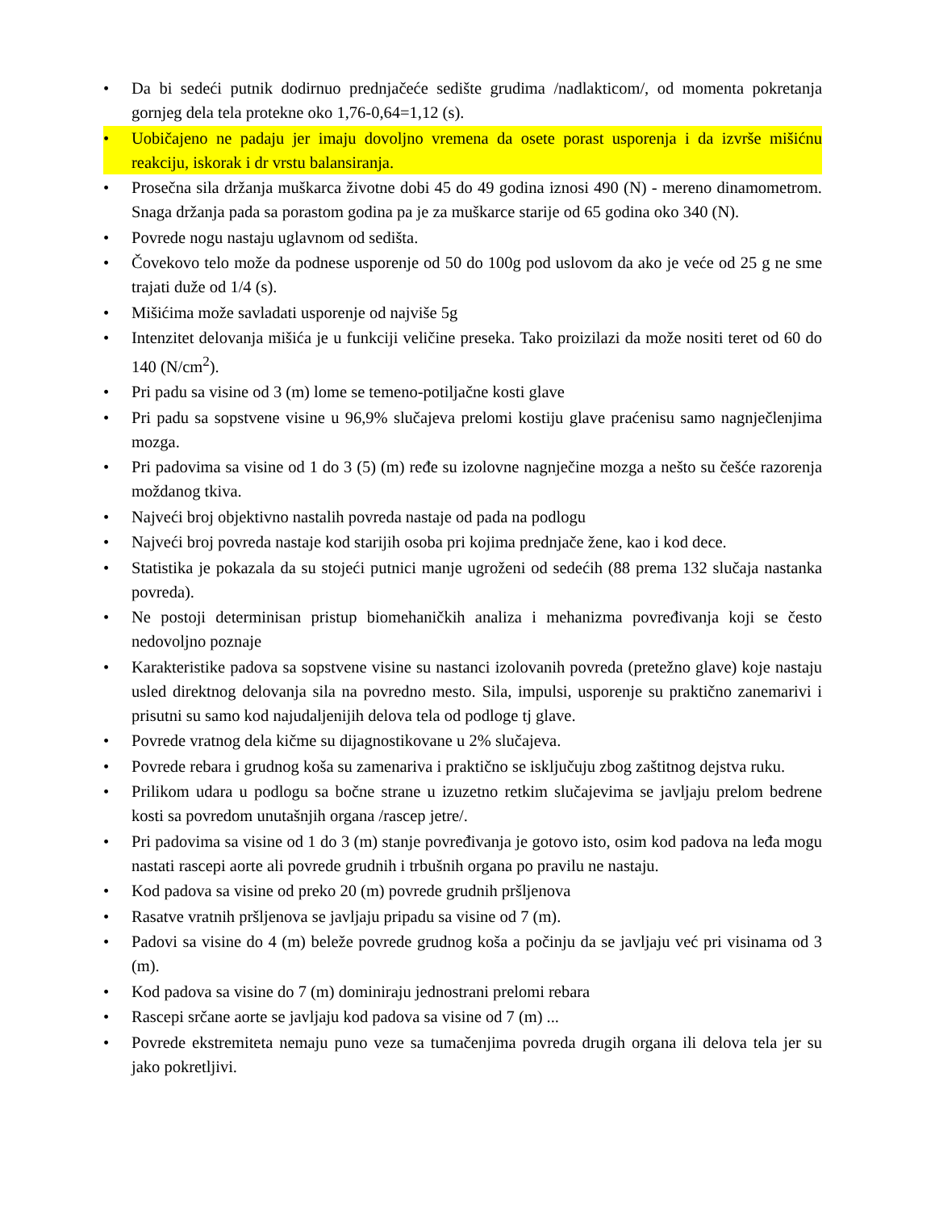• Da bi sedeći putnik dodirnuo prednjačeće sedište grudima /nadlakticom/, od momenta pokretanja gornjeg dela tela protekne oko 1,76-0,64=1,12 (s).
• Uobičajeno ne padaju jer imaju dovoljno vremena da osete porast usporenja i da izvrše mišićnu reakciju, iskorak i dr vrstu balansiranja.
• Prosečna sila držanja muškarca životne dobi 45 do 49 godina iznosi 490 (N) - mereno dinamometrom. Snaga držanja pada sa porastom godina pa je za muškarce starije od 65 godina oko 340 (N).
• Povrede nogu nastaju uglavnom od sedišta.
• Čovekovo telo može da podnese usporenje od 50 do 100g pod uslovom da ako je veće od 25 g ne sme trajati duže od 1/4 (s).
• Mišićima može savladati usporenje od najviše 5g
• Intenzitet delovanja mišića je u funkciji veličine preseka. Tako proizilazi da može nositi teret od 60 do 140 (N/cm<sup>2</sup>).
• Pri padu sa visine od 3 (m) lome se temeno-potiljačne kosti glave
• Pri padu sa sopstvene visine u 96,9% slučajeva prelomi kostiju glave praćenisu samo nagnječlenjima mozga.
• Pri padovima sa visine od 1 do 3 (5) (m) ređe su izolovne nagnječine mozga a nešto su češće razorenja moždanog tkiva.
• Najveći broj objektivno nastalih povreda nastaje od pada na podlogu
• Najveći broj povreda nastaje kod starijih osoba pri kojima prednjače žene, kao i kod dece.
• Statistika je pokazala da su stojeći putnici manje ugroženi od sedećih (88 prema 132 slučaja nastanka povreda).
• Ne postoji determinisan pristup biomehaničkih analiza i mehanizma povređivanja koji se često nedovoljno poznaje
• Karakteristike padova sa sopstvene visine su nastanci izolovanih povreda (pretežno glave) koje nastaju usled direktnog delovanja sila na povredno mesto. Sila, impulsi, usporenje su praktično zanemarivi i prisutni su samo kod najudaljenijih delova tela od podloge tj glave.
• Povrede vratnog dela kičme su dijagnostikovane u 2% slučajeva.
• Povrede rebara i grudnog koša su zamenariva i praktično se isključuju zbog zaštitnog dejstva ruku.
• Prilikom udara u podlogu sa bočne strane u izuzetno retkim slučajevima se javljaju prelom bedrene kosti sa povredom unutašnjih organa /rascep jetre/.
• Pri padovima sa visine od 1 do 3 (m) stanje povređivanja je gotovo isto, osim kod padova na leđa mogu nastati rascepi aorte ali povrede grudnih i trbušnih organa po pravilu ne nastaju.
• Kod padova sa visine od preko 20 (m) povrede grudnih pršljenova
• Rasatve vratnih pršljenova se javljaju pripadu sa visine od 7 (m).
• Padovi sa visine do 4 (m) beleže povrede grudnog koša a počinju da se javljaju već pri visinama od 3 (m).
• Kod padova sa visine do 7 (m) dominiraju jednostrani prelomi rebara
• Rascepi srčane aorte se javljaju kod padova sa visine od 7 (m) ...
• Povrede ekstremiteta nemaju puno veze sa tumačenjima povreda drugih organa ili delova tela jer su jako pokretljivi.